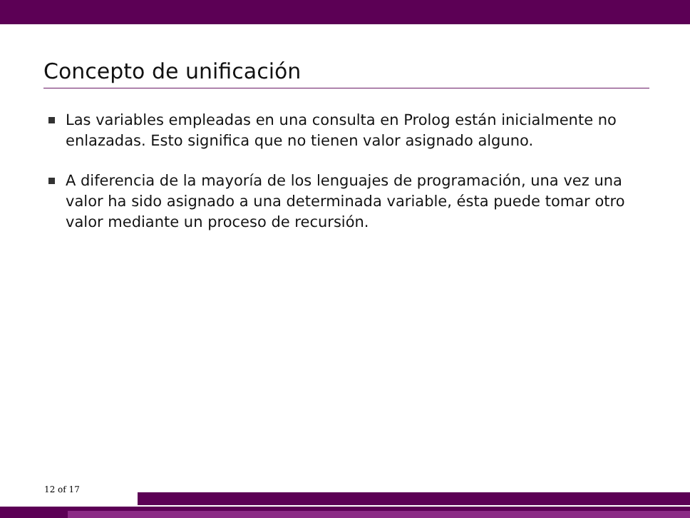Concepto de unificación
Las variables empleadas en una consulta en Prolog están inicialmente no enlazadas. Esto significa que no tienen valor asignado alguno.
A diferencia de la mayoría de los lenguajes de programación, una vez una valor ha sido asignado a una determinada variable, ésta puede tomar otro valor mediante un proceso de recursión.
12 of 17